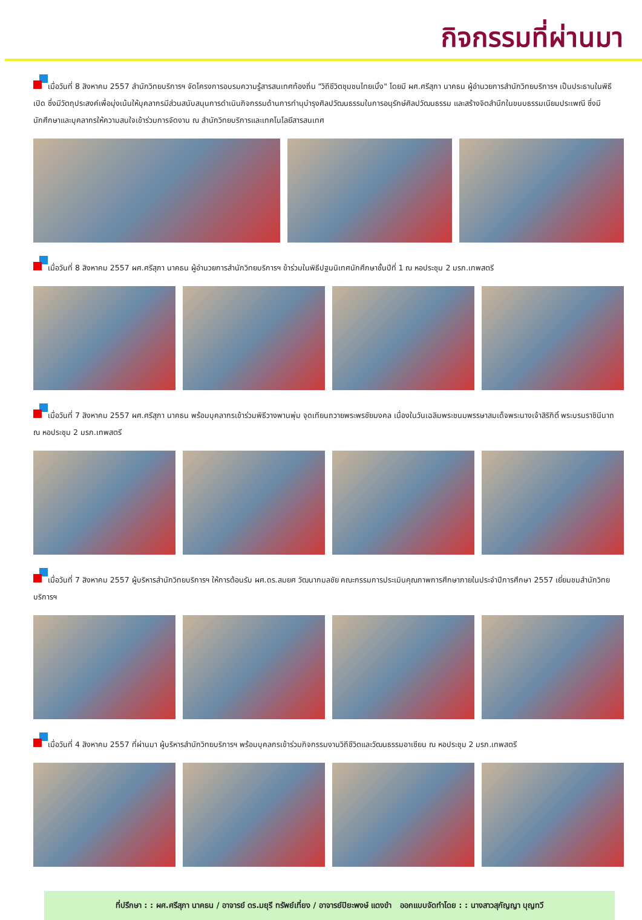กิจกรรมที่ผ่านมา
เมื่อวันที่ 8 สิงหาคม 2557 สำนักวิทยบริการฯ จัดโครงการอบรมความรู้สารสนเทศท้องถิ่น "วิถีชีวิตชุมชนไทยเบิ้ง" โดยมี ผศ.ศรีสุภา นาคธน ผู้อำนวยการสำนักวิทยบริการฯ เป็นประธานในพิธีเปิด ซึ่งมีวัตถุประสงค์เพื่อมุ่งเน้นให้บุคลากรมีส่วนสนับสนุนการดำเนินกิจกรรมด้านการทำนุบำรุงศิลปวัฒนธรรมในการอนุรักษ์ศิลปวัฒนธรรม และสร้างจิตสำนึกในขนบธรรมเนียมประเพณี ซึ่งมีนักศึกษาและบุคลากรให้ความสนใจเข้าร่วมการจัดงาน ณ สำนักวิทยบริการและเทคโนโลยีสารสนเทศ
เมื่อวันที่ 8 สิงหาคม 2557 ผศ.ศรีสุภา นาคธน ผู้อำนวยการสำนักวิทยบริการฯ ข้าร่วมในพิธีปฐมนิเทศนักศึกษาชั้นปีที่ 1 ณ หอประชุม 2 มรภ.เทพสตรี
เมื่อวันที่ 7 สิงหาคม 2557 ผศ.ศรีสุภา นาคธน พร้อมบุคลากรเข้าร่วมพิธีวางพานพุ่ม จุดเทียนถวายพระพรชัยมงคล เนื่องในวันเฉลิมพระชนมพรรษาสมเด็จพระนางเจ้าสิริกิติ์ พระบรมราชินีนาถ ณ หอประชุม 2 มรภ.เทพสตรี
เมื่อวันที่ 7 สิงหาคม 2557 ผู้บริหารสำนักวิทยบริการฯ ให้การต้อนรับ ผศ.ดร.สมยศ วัฒนากมลชัย คณะกรรมการประเมินคุณภาพการศึกษาภายในประจำปีการศึกษา 2557 เยี่ยมชมสำนักวิทยบริการฯ
เมื่อวันที่ 4 สิงหาคม 2557 ที่ผ่านมา ผู้บริหารสำนักวิทยบริการฯ พร้อมบุคลกรเข้าร่วมกิจกรรมงานวิถีชีวิตและวัฒนธรรมอาเซียน ณ หอประชุม 2 มรภ.เทพสตรี
ที่ปรึกษา : : ผศ.ศรีสุภา นาคธน / อาจารย์ ดร.มยุรี ทรัพย์เที่ยง / อาจารย์ปิยะพงษ์ แดงขำ ออกแบบจัดทำโดย : : นางสาวสุกัญญา บุญทวี